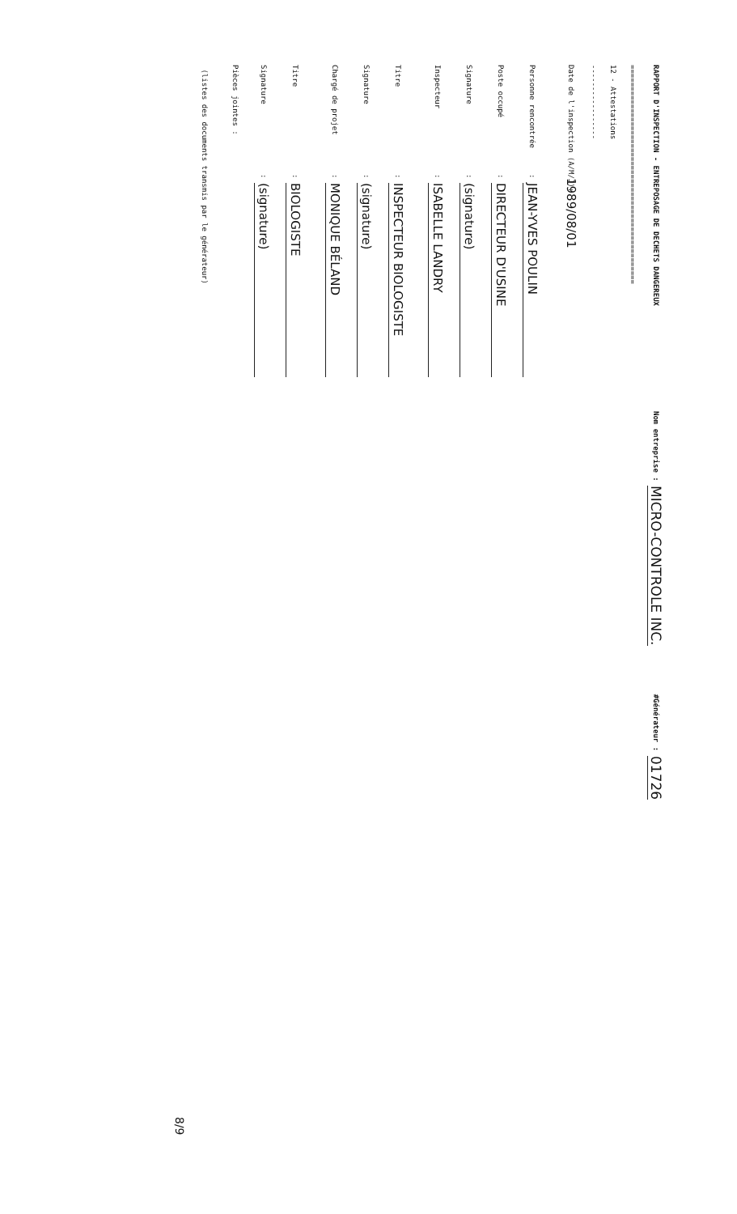RAPPORT D'INSPECTION - ENTREPOSAGE DE DECHETS DANGEREUX Nom entreprise : MICRO-CONTROLE INC. #Générateur : 01726
==================================================
12 - Attestations
-----------------
Date de l'inspection (A/M/J): 1989/08/01
Personne rencontrée: JEAN-YVES POULIN
Poste occupé: DIRECTEUR D'USINE
Signature: (signature)
Inspecteur: ISABELLE LANDRY
Titre: INSPECTEUR BIOLOGISTE
Signature: (signature)
Chargé de projet: MONIQUE BÉLAND
Titre: BIOLOGISTE
Signature: (signature)
Pièces jointes :
(listes des documents transmis par le générateur)
8/9